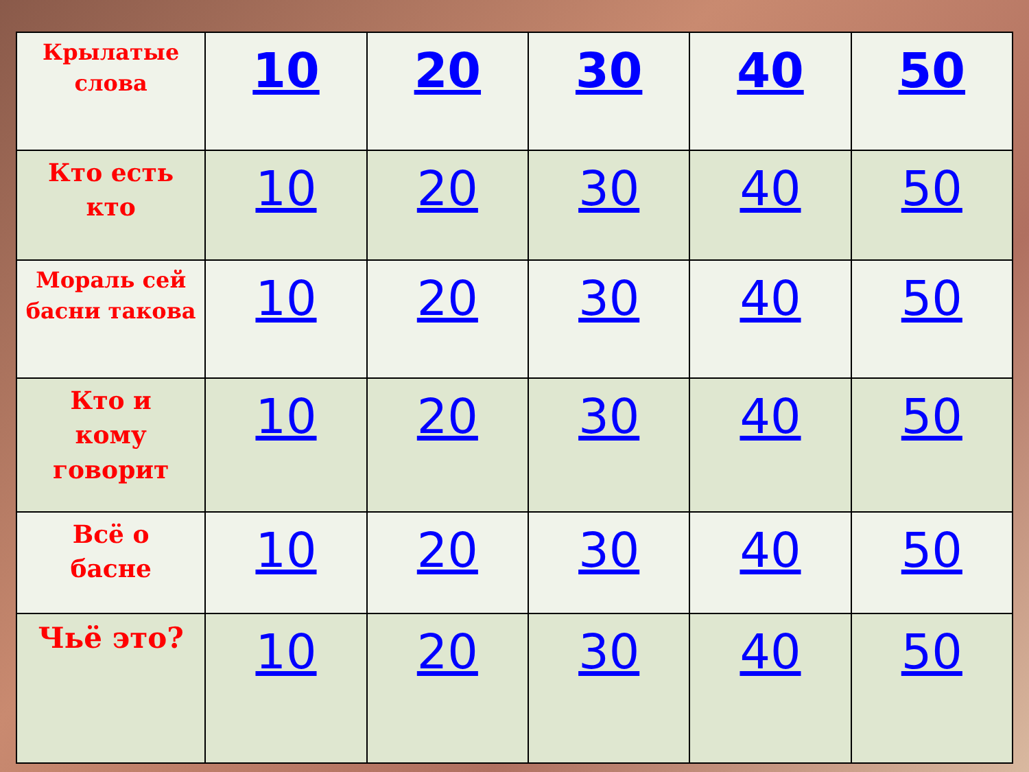| Крылатые слова | 10 | 20 | 30 | 40 | 50 |
| Кто есть кто | 10 | 20 | 30 | 40 | 50 |
| Мораль сей басни такова | 10 | 20 | 30 | 40 | 50 |
| Кто и кому говорит | 10 | 20 | 30 | 40 | 50 |
| Всё о басне | 10 | 20 | 30 | 40 | 50 |
| Чьё это? | 10 | 20 | 30 | 40 | 50 |